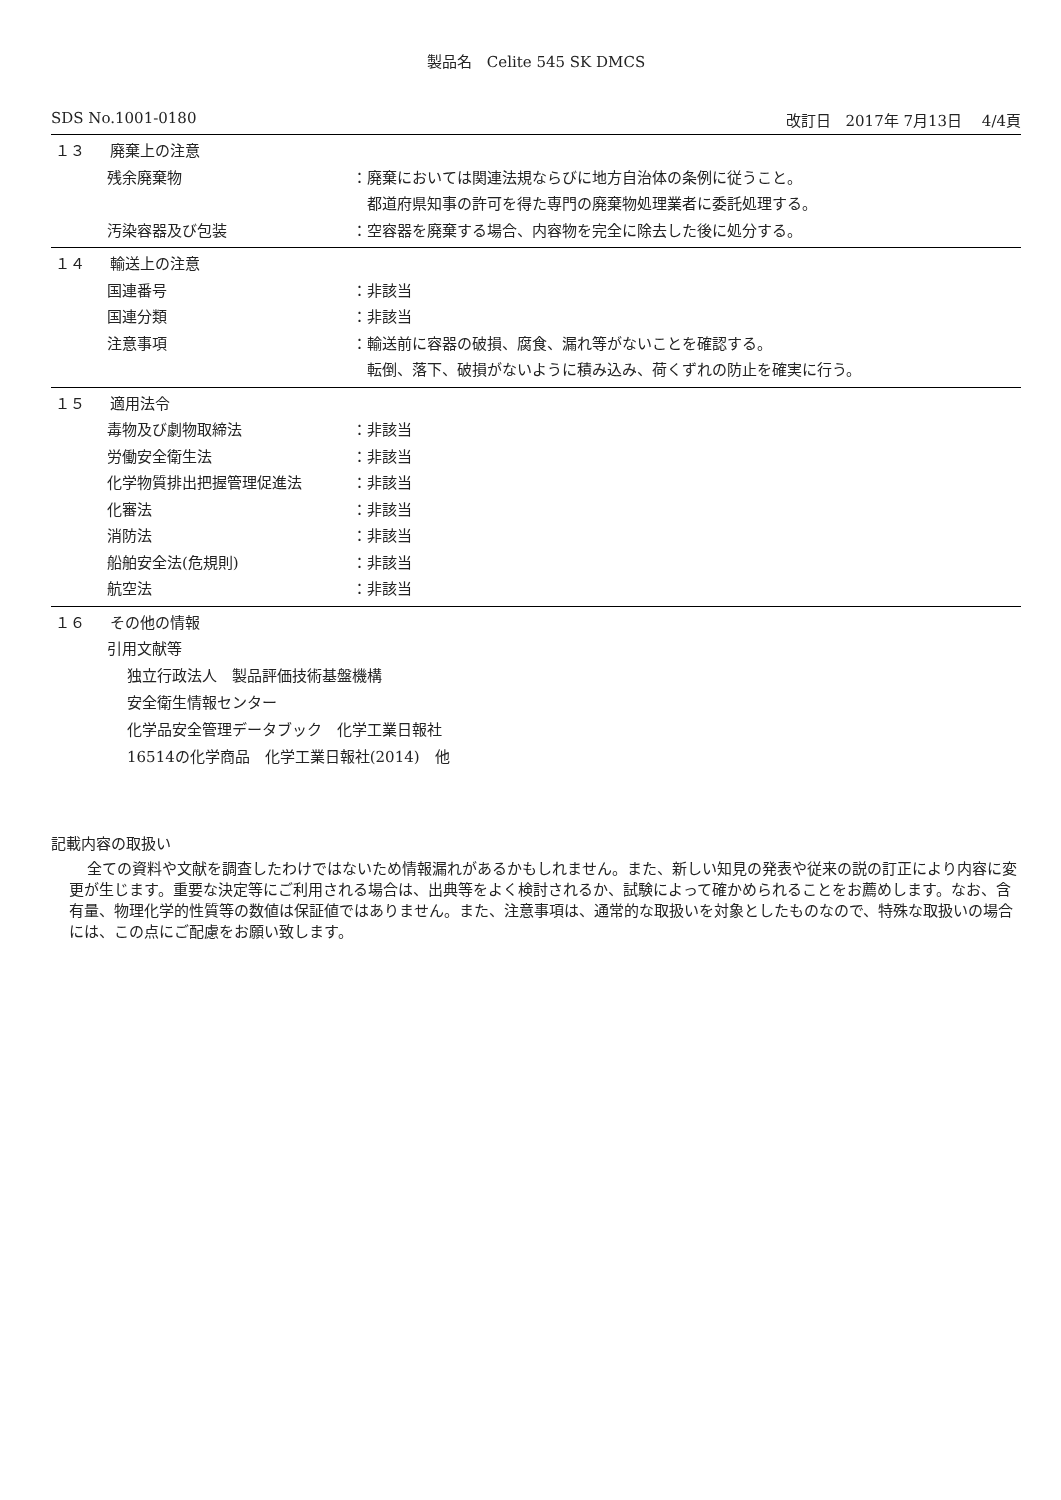製品名　Celite 545 SK DMCS
SDS No.1001-0180 改訂日　2017年 7月13日　 4/4頁
１３ 廃棄上の注意
残余廃棄物 ：廃棄においては関連法規ならびに地方自治体の条例に従うこと。
　都道府県知事の許可を得た専門の廃棄物処理業者に委託処理する。
汚染容器及び包装 ：空容器を廃棄する場合、内容物を完全に除去した後に処分する。
１４ 輸送上の注意
国連番号 ：非該当
国連分類 ：非該当
注意事項 ：輸送前に容器の破損、腐食、漏れ等がないことを確認する。
　転倒、落下、破損がないように積み込み、荷くずれの防止を確実に行う。
１５ 適用法令
毒物及び劇物取締法 ：非該当
労働安全衛生法 ：非該当
化学物質排出把握管理促進法 ：非該当
化審法 ：非該当
消防法 ：非該当
船舶安全法(危規則) ：非該当
航空法 ：非該当
１６ その他の情報
引用文献等
独立行政法人　製品評価技術基盤機構
安全衛生情報センター
化学品安全管理データブック　化学工業日報社
16514の化学商品　化学工業日報社(2014)　他
記載内容の取扱い
全ての資料や文献を調査したわけではないため情報漏れがあるかもしれません。また、新しい知見の発表や従来の説の訂正により内容に変更が生じます。重要な決定等にご利用される場合は、出典等をよく検討されるか、試験によって確かめられることをお薦めします。なお、含有量、物理化学的性質等の数値は保証値ではありません。また、注意事項は、通常的な取扱いを対象としたものなので、特殊な取扱いの場合には、この点にご配慮をお願い致します。